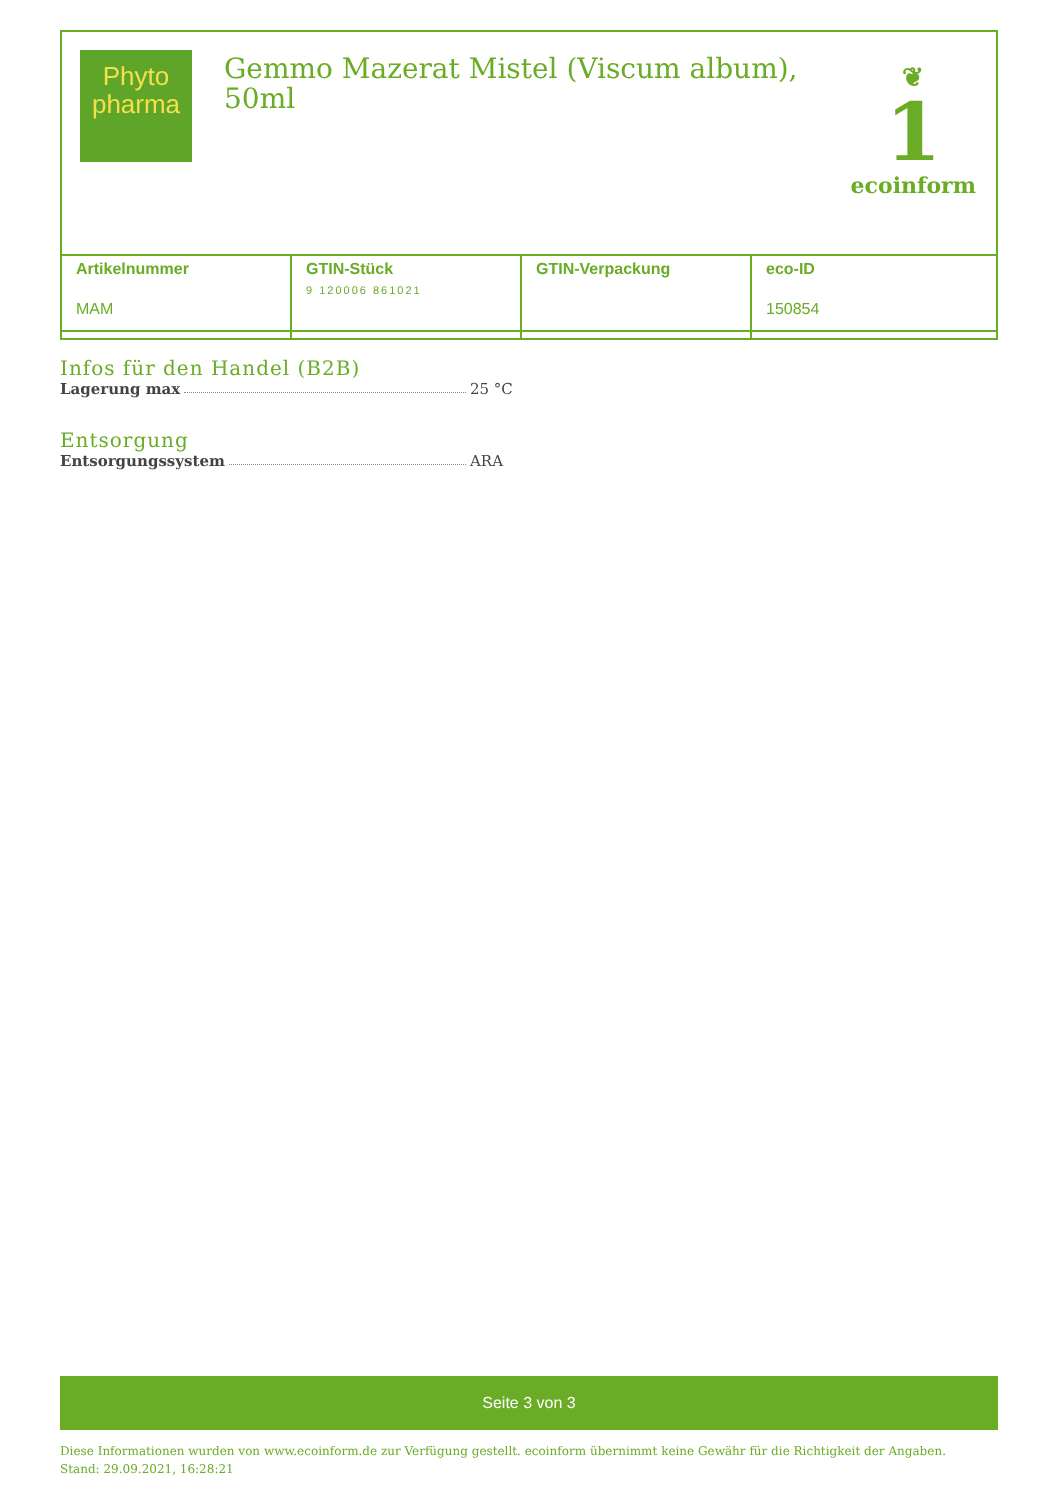Phyto
pharma
Gemmo Mazerat Mistel (Viscum album),
50ml
❦
1
ecoinform
| Artikelnummer MAM | GTIN-Stück 9 120006 861021 | GTIN-Verpackung | eco-ID 150854 |
Infos für den Handel (B2B)
Lagerung max 25 °C
Entsorgung
Entsorgungssystem ARA
Seite 3 von 3
Diese Informationen wurden von www.ecoinform.de zur Verfügung gestellt. ecoinform übernimmt keine Gewähr für die Richtigkeit der Angaben.
Stand: 29.09.2021, 16:28:21